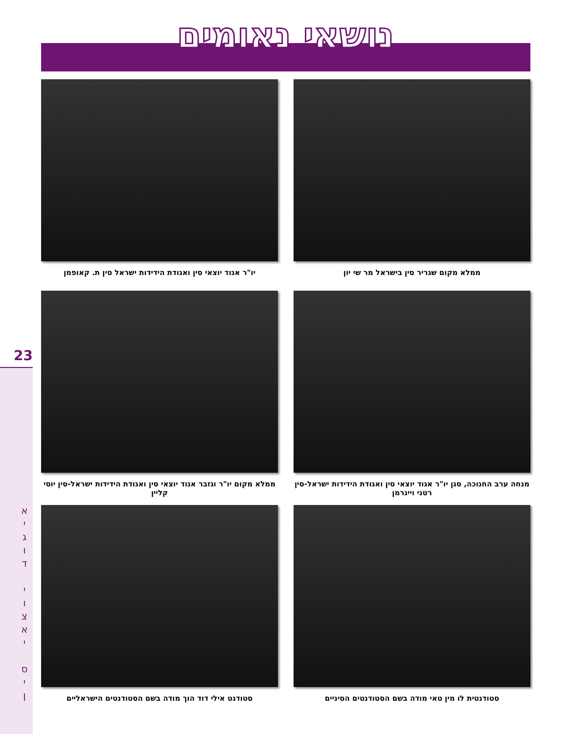נושאי נאומים
23
א
י
ג
ו
ד
י
ו
צ
א
י
ס
י
ן
ממלא מקום שגריר סין בישראל מר שי יון
יו"ר אגוד יוצאי סין ואגודת הידידות ישראל סין ת. קאופמן
מנחה ערב החנוכה, סגן יו"ר אגוד יוצאי סין ואגודת הידידות ישראל-סין רטני ויינרמן
ממלא מקום יו"ר וגזבר אגוד יוצאי סין ואגודת הידידות ישראל-סין יוסי קליין
סטודנטית לו מין טאי מודה בשם הסטודנטים הסיניים
סטודנט אילי דוד הוך מודה בשם הסטודנטים הישראליים